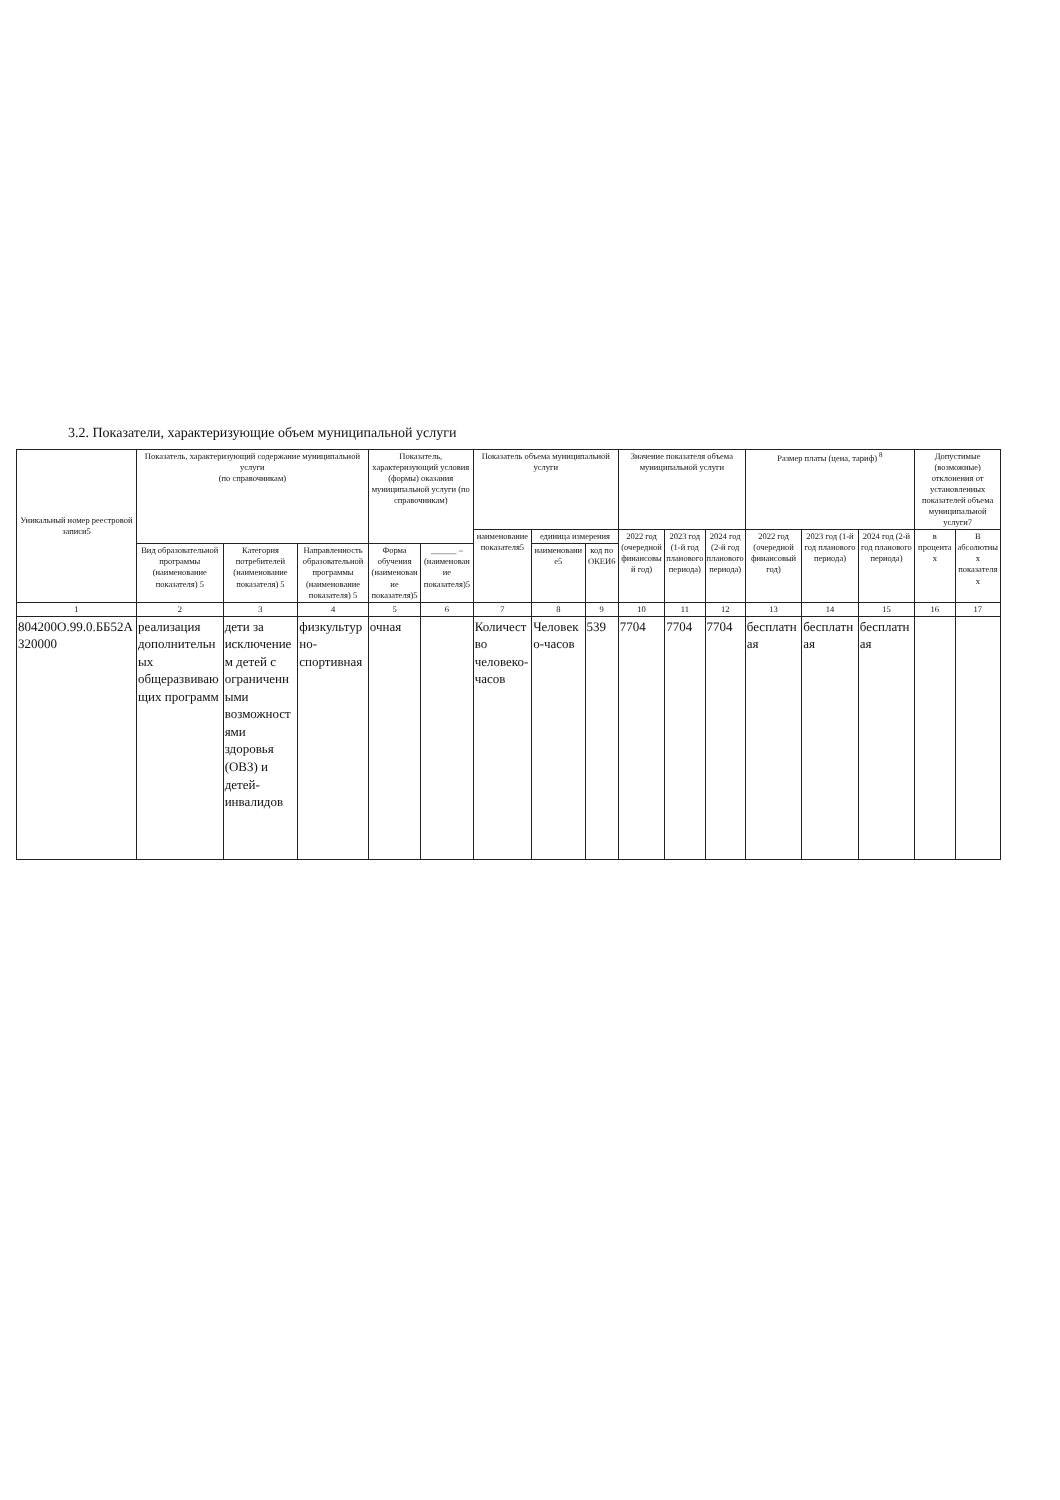3.2. Показатели, характеризующие объем муниципальной услуги
| Уникальный номер реестровой записи5 | Показатель, характеризующий содержание муниципальной услуги (по справочникам) | | | Показатель, характеризующий условия (формы) оказания муниципальной услуги (по справочникам) | | Показатель объема муниципальной услуги | | | Значение показателя объема муниципальной услуги | | | Размер платы (цена, тариф) <sup>8</sup> | | | Допустимые (возможные) отклонения от установленных показателей объема муниципальной услуги7 | |
| --- | --- | --- | --- | --- | --- | --- | --- | --- | --- | --- | --- | --- | --- | --- | --- | --- |
| | | | | | | наименование показателя5 | единица измерения | | 2022 год (очередной финансовый год) | 2023 год (1-й год планового периода) | 2024 год (2-й год планового периода) | 2022 год (очередной финансовый год) | 2023 год (1-й год планового периода) | 2024 год (2-й год планового периода) | в процентах | В абсолютных показателях |
| | Вид образовательной программы (наименование показателя) 5 | Категория потребителей (наименование показателя) 5 | Направленность образовательной программы (наименование показателя) 5 | Форма обучения (наименование показателя)5 | ______ – (наименование показателя)5 | | наименование5 | код по ОКЕИ6 | | | | | | | | |
| 1 | 2 | 3 | 4 | 5 | 6 | 7 | 8 | 9 | 10 | 11 | 12 | 13 | 14 | 15 | 16 | 17 |
| 804200О.99.0.ББ52АЗ20000 | реализация дополнительных общеразвивающих программ | дети за исключением детей с ограниченными возможностями здоровья (ОВЗ) и детей-инвалидов | физкультурно-спортивная | очная | | Количество человеко-часов | Человеко-часов | 539 | 7704 | 7704 | 7704 | бесплатная | бесплатная | бесплатная | | |